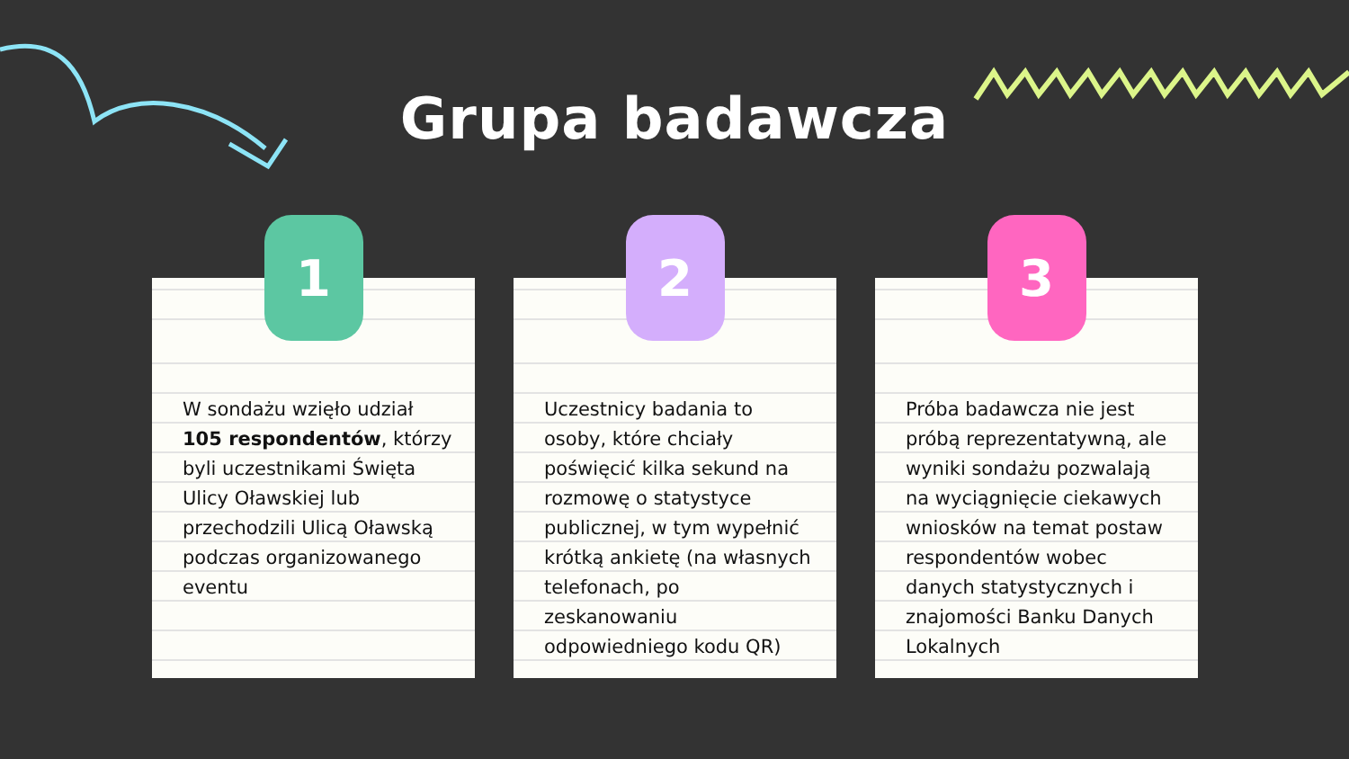Grupa badawcza
1
W sondażu wzięło udział 105 respondentów, którzy byli uczestnikami Święta Ulicy Oławskiej lub przechodzili Ulicą Oławską podczas organizowanego eventu
2
Uczestnicy badania to osoby, które chciały poświęcić kilka sekund na rozmowę o statystyce publicznej, w tym wypełnić krótką ankietę (na własnych telefonach, po zeskanowaniu odpowiedniego kodu QR)
3
Próba badawcza nie jest próbą reprezentatywną, ale wyniki sondażu pozwalają na wyciągnięcie ciekawych wniosków na temat postaw respondentów wobec danych statystycznych i znajomości Banku Danych Lokalnych